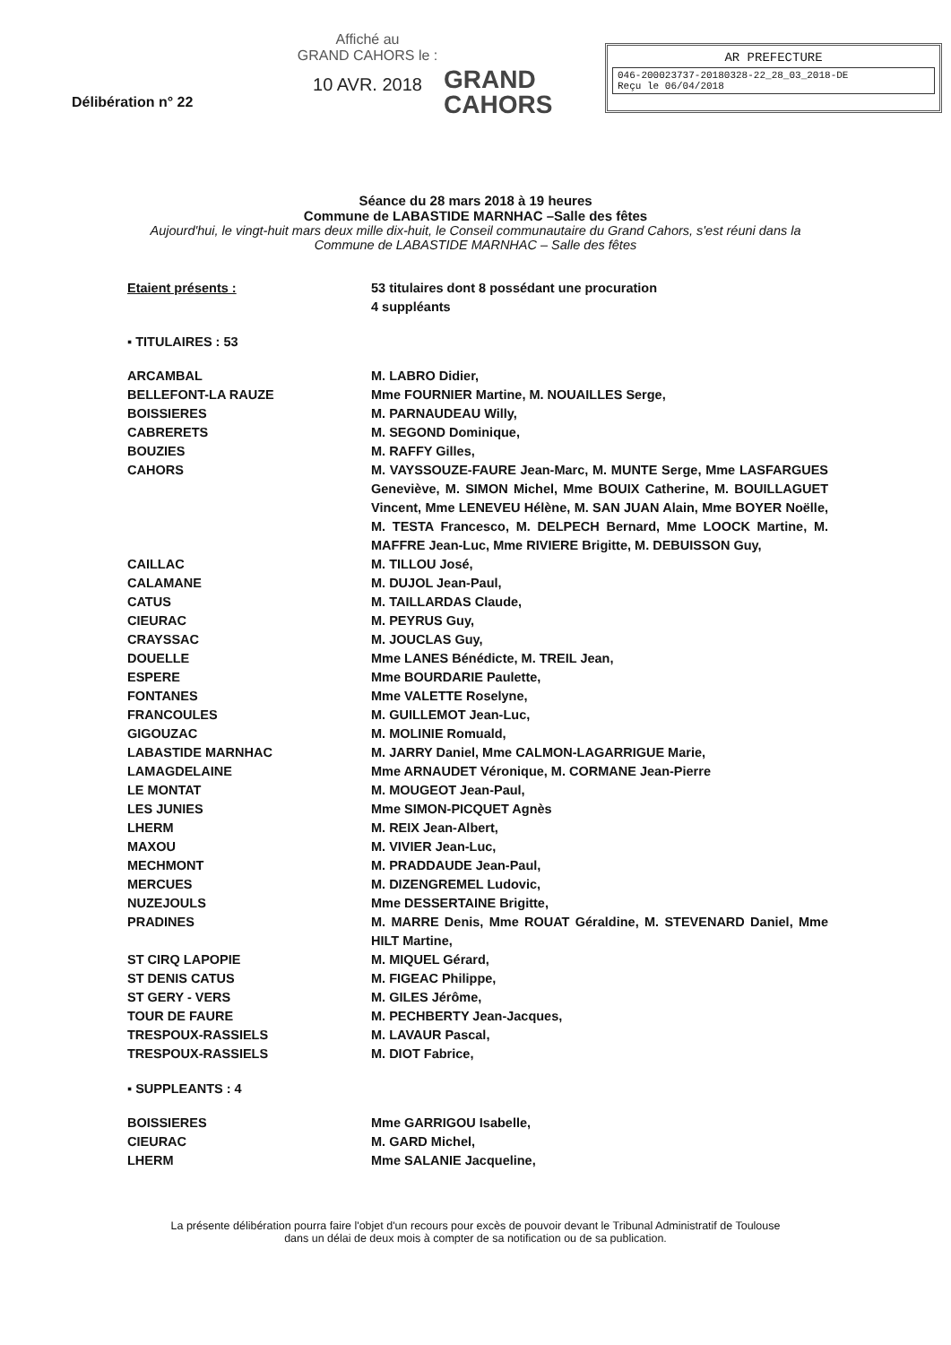Délibération n° 22
Affiché au
GRAND CAHORS le :
10 AVR. 2018
GRAND
CAHORS
AR PREFECTURE
046-200023737-20180328-22_28_03_2018-DE
Reçu le 06/04/2018
Séance du 28 mars 2018 à 19 heures
Commune de LABASTIDE MARNHAC –Salle des fêtes
Aujourd'hui, le vingt-huit mars deux mille dix-huit, le Conseil communautaire du Grand Cahors, s'est réuni dans la Commune de LABASTIDE MARNHAC – Salle des fêtes
Etaient présents : 53 titulaires dont 8 possédant une procuration
4 suppléants
▪ TITULAIRES : 53
ARCAMBAL M. LABRO Didier,
BELLEFONT-LA RAUZE Mme FOURNIER Martine, M. NOUAILLES Serge,
BOISSIERES M. PARNAUDEAU Willy,
CABRERETS M. SEGOND Dominique,
BOUZIES M. RAFFY Gilles,
CAHORS M. VAYSSOUZE-FAURE Jean-Marc, M. MUNTE Serge, Mme LASFARGUES Geneviève, M. SIMON Michel, Mme BOUIX Catherine, M. BOUILLAGUET Vincent, Mme LENEVEU Hélène, M. SAN JUAN Alain, Mme BOYER Noëlle, M. TESTA Francesco, M. DELPECH Bernard, Mme LOOCK Martine, M. MAFFRE Jean-Luc, Mme RIVIERE Brigitte, M. DEBUISSON Guy,
CAILLAC M. TILLOU José,
CALAMANE M. DUJOL Jean-Paul,
CATUS M. TAILLARDAS Claude,
CIEURAC M. PEYRUS Guy,
CRAYSSAC M. JOUCLAS Guy,
DOUELLE Mme LANES Bénédicte, M. TREIL Jean,
ESPERE Mme BOURDARIE Paulette,
FONTANES Mme VALETTE Roselyne,
FRANCOULES M. GUILLEMOT Jean-Luc,
GIGOUZAC M. MOLINIE Romuald,
LABASTIDE MARNHAC M. JARRY Daniel, Mme CALMON-LAGARRIGUE Marie,
LAMAGDELAINE Mme ARNAUDET Véronique, M. CORMANE Jean-Pierre
LE MONTAT M. MOUGEOT Jean-Paul,
LES JUNIES Mme SIMON-PICQUET Agnès
LHERM M. REIX Jean-Albert,
MAXOU M. VIVIER Jean-Luc,
MECHMONT M. PRADDAUDE Jean-Paul,
MERCUES M. DIZENGREMEL Ludovic,
NUZEJOULS Mme DESSERTAINE Brigitte,
PRADINES M. MARRE Denis, Mme ROUAT Géraldine, M. STEVENARD Daniel, Mme HILT Martine,
ST CIRQ LAPOPIE M. MIQUEL Gérard,
ST DENIS CATUS M. FIGEAC Philippe,
ST GERY - VERS M. GILES Jérôme,
TOUR DE FAURE M. PECHBERTY Jean-Jacques,
TRESPOUX-RASSIELS M. LAVAUR Pascal,
TRESPOUX-RASSIELS M. DIOT Fabrice,
▪ SUPPLEANTS : 4
BOISSIERES Mme GARRIGOU Isabelle,
CIEURAC M. GARD Michel,
LHERM Mme SALANIE Jacqueline,
La présente délibération pourra faire l'objet d'un recours pour excès de pouvoir devant le Tribunal Administratif de Toulouse
dans un délai de deux mois à compter de sa notification ou de sa publication.